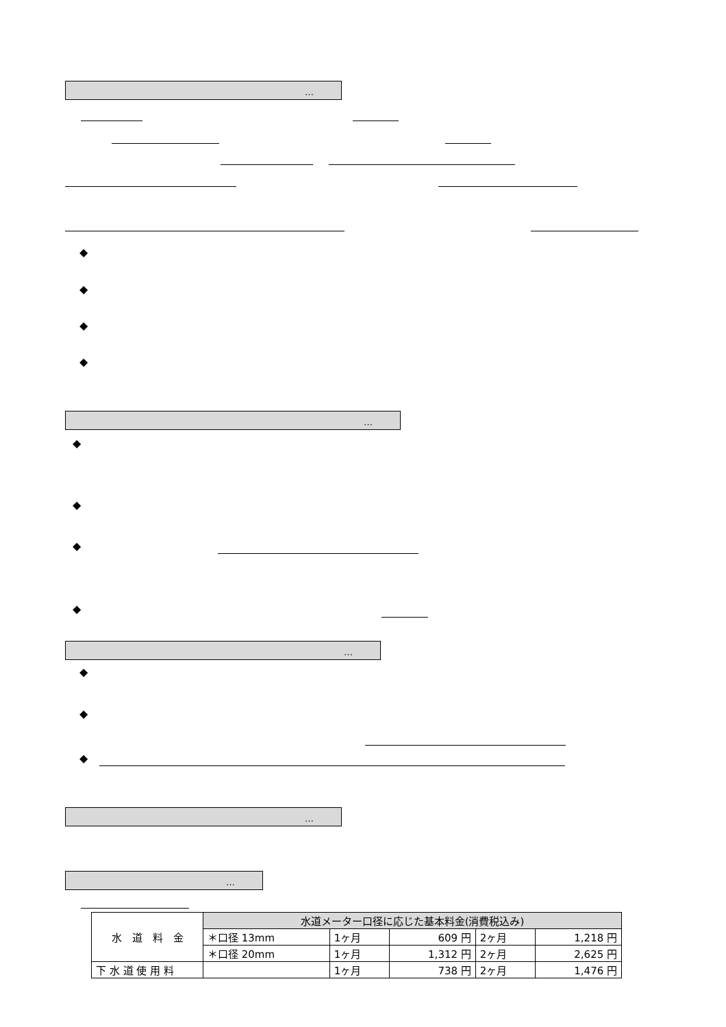…
…
…
…
…
◆
◆
◆
◆
◆
◆
◆
◆
◆
◆
◆
| 水 道 料 金 | 水道メーター口径に応じた基本料金(消費税込み) | | | | |
| | ＊口径 13mm | 1ヶ月 | 609 円 | 2ヶ月 | 1,218 円 |
| | ＊口径 20mm | 1ヶ月 | 1,312 円 | 2ヶ月 | 2,625 円 |
| 下 水 道 使 用 料 | | 1ヶ月 | 738 円 | 2ヶ月 | 1,476 円 |